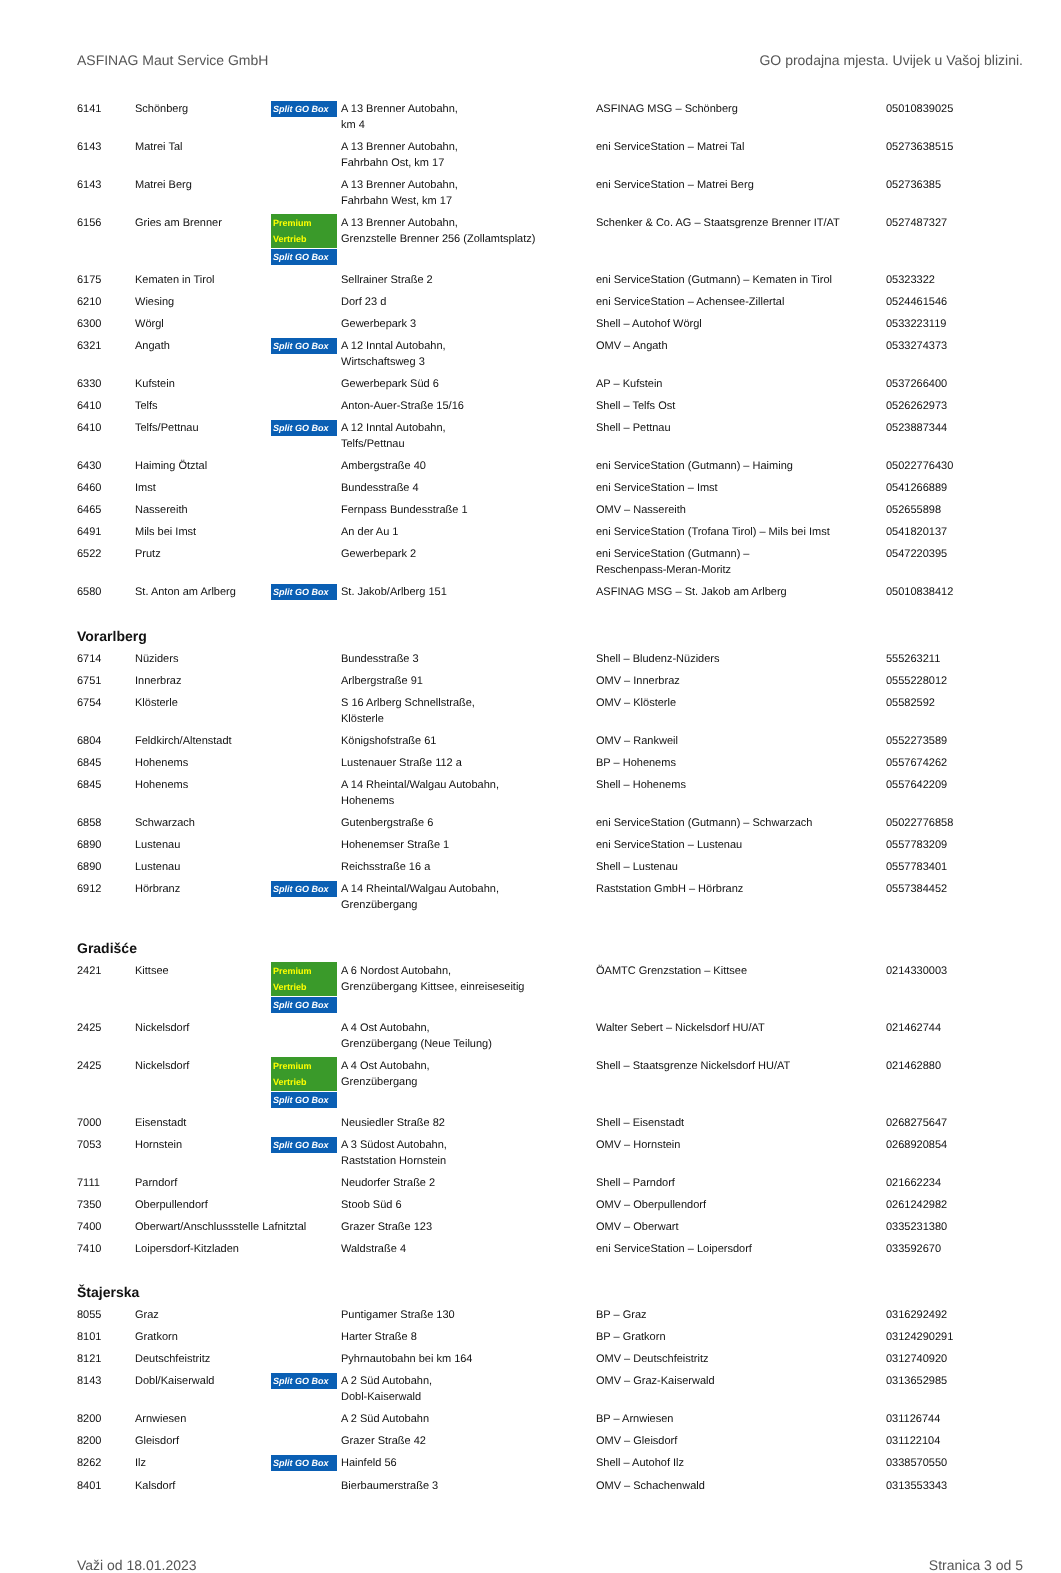ASFINAG Maut Service GmbH GO prodajna mjesta. Uvijek u Vašoj blizini.
| 6141 | Schönberg | Split GO Box | A 13 Brenner Autobahn, km 4 | ASFINAG MSG – Schönberg | 05010839025 |
| 6143 | Matrei Tal | | A 13 Brenner Autobahn, Fahrbahn Ost, km 17 | eni ServiceStation – Matrei Tal | 05273638515 |
| 6143 | Matrei Berg | | A 13 Brenner Autobahn, Fahrbahn West, km 17 | eni ServiceStation – Matrei Berg | 052736385 |
| 6156 | Gries am Brenner | Premium Vertrieb Split GO Box | A 13 Brenner Autobahn, Grenzstelle Brenner 256 (Zollamtsplatz) | Schenker & Co. AG – Staatsgrenze Brenner IT/AT | 0527487327 |
| 6175 | Kematen in Tirol | | Sellrainer Straße 2 | eni ServiceStation (Gutmann) – Kematen in Tirol | 05323322 |
| 6210 | Wiesing | | Dorf 23 d | eni ServiceStation – Achensee-Zillertal | 0524461546 |
| 6300 | Wörgl | | Gewerbepark 3 | Shell – Autohof Wörgl | 0533223119 |
| 6321 | Angath | Split GO Box | A 12 Inntal Autobahn, Wirtschaftsweg 3 | OMV – Angath | 0533274373 |
| 6330 | Kufstein | | Gewerbepark Süd 6 | AP – Kufstein | 0537266400 |
| 6410 | Telfs | | Anton-Auer-Straße 15/16 | Shell – Telfs Ost | 0526262973 |
| 6410 | Telfs/Pettnau | Split GO Box | A 12 Inntal Autobahn, Telfs/Pettnau | Shell – Pettnau | 0523887344 |
| 6430 | Haiming Ötztal | | Ambergstraße 40 | eni ServiceStation (Gutmann) – Haiming | 05022776430 |
| 6460 | Imst | | Bundesstraße 4 | eni ServiceStation – Imst | 0541266889 |
| 6465 | Nassereith | | Fernpass Bundesstraße 1 | OMV – Nassereith | 052655898 |
| 6491 | Mils bei Imst | | An der Au 1 | eni ServiceStation (Trofana Tirol) – Mils bei Imst | 0541820137 |
| 6522 | Prutz | | Gewerbepark 2 | eni ServiceStation (Gutmann) – Reschenpass-Meran-Moritz | 0547220395 |
| 6580 | St. Anton am Arlberg | Split GO Box | St. Jakob/Arlberg 151 | ASFINAG MSG – St. Jakob am Arlberg | 05010838412 |
| Vorarlberg | | | | | |
| 6714 | Nüziders | | Bundesstraße 3 | Shell – Bludenz-Nüziders | 555263211 |
| 6751 | Innerbraz | | Arlbergstraße 91 | OMV – Innerbraz | 0555228012 |
| 6754 | Klösterle | | S 16 Arlberg Schnellstraße, Klösterle | OMV – Klösterle | 05582592 |
| 6804 | Feldkirch/Altenstadt | | Königshofstraße 61 | OMV – Rankweil | 0552273589 |
| 6845 | Hohenems | | Lustenauer Straße 112 a | BP – Hohenems | 0557674262 |
| 6845 | Hohenems | | A 14 Rheintal/Walgau Autobahn, Hohenems | Shell – Hohenems | 0557642209 |
| 6858 | Schwarzach | | Gutenbergstraße 6 | eni ServiceStation (Gutmann) – Schwarzach | 05022776858 |
| 6890 | Lustenau | | Hohenemser Straße 1 | eni ServiceStation – Lustenau | 0557783209 |
| 6890 | Lustenau | | Reichsstraße 16 a | Shell – Lustenau | 0557783401 |
| 6912 | Hörbranz | Split GO Box | A 14 Rheintal/Walgau Autobahn, Grenzübergang | Raststation GmbH – Hörbranz | 0557384452 |
| Gradišće | | | | | |
| 2421 | Kittsee | Premium Vertrieb Split GO Box | A 6 Nordost Autobahn, Grenzübergang Kittsee, einreiseseitig | ÖAMTC Grenzstation – Kittsee | 0214330003 |
| 2425 | Nickelsdorf | | A 4 Ost Autobahn, Grenzübergang (Neue Teilung) | Walter Sebert – Nickelsdorf HU/AT | 021462744 |
| 2425 | Nickelsdorf | Premium Vertrieb Split GO Box | A 4 Ost Autobahn, Grenzübergang | Shell – Staatsgrenze Nickelsdorf HU/AT | 021462880 |
| 7000 | Eisenstadt | | Neusiedler Straße 82 | Shell – Eisenstadt | 0268275647 |
| 7053 | Hornstein | Split GO Box | A 3 Südost Autobahn, Raststation Hornstein | OMV – Hornstein | 0268920854 |
| 7111 | Parndorf | | Neudorfer Straße 2 | Shell – Parndorf | 021662234 |
| 7350 | Oberpullendorf | | Stoob Süd 6 | OMV – Oberpullendorf | 0261242982 |
| 7400 | Oberwart/Anschlussstelle Lafnitztal | | Grazer Straße 123 | OMV – Oberwart | 0335231380 |
| 7410 | Loipersdorf-Kitzladen | | Waldstraße 4 | eni ServiceStation – Loipersdorf | 033592670 |
| Štajerska | | | | | |
| 8055 | Graz | | Puntigamer Straße 130 | BP – Graz | 0316292492 |
| 8101 | Gratkorn | | Harter Straße 8 | BP – Gratkorn | 03124290291 |
| 8121 | Deutschfeistritz | | Pyhrnautobahn bei km 164 | OMV – Deutschfeistritz | 0312740920 |
| 8143 | Dobl/Kaiserwald | Split GO Box | A 2 Süd Autobahn, Dobl-Kaiserwald | OMV – Graz-Kaiserwald | 0313652985 |
| 8200 | Arnwiesen | | A 2 Süd Autobahn | BP – Arnwiesen | 031126744 |
| 8200 | Gleisdorf | | Grazer Straße 42 | OMV – Gleisdorf | 031122104 |
| 8262 | Ilz | Split GO Box | Hainfeld 56 | Shell – Autohof Ilz | 0338570550 |
| 8401 | Kalsdorf | | Bierbaumerstraße 3 | OMV – Schachenwald | 0313553343 |
Važi od 18.01.2023 Stranica 3 od 5